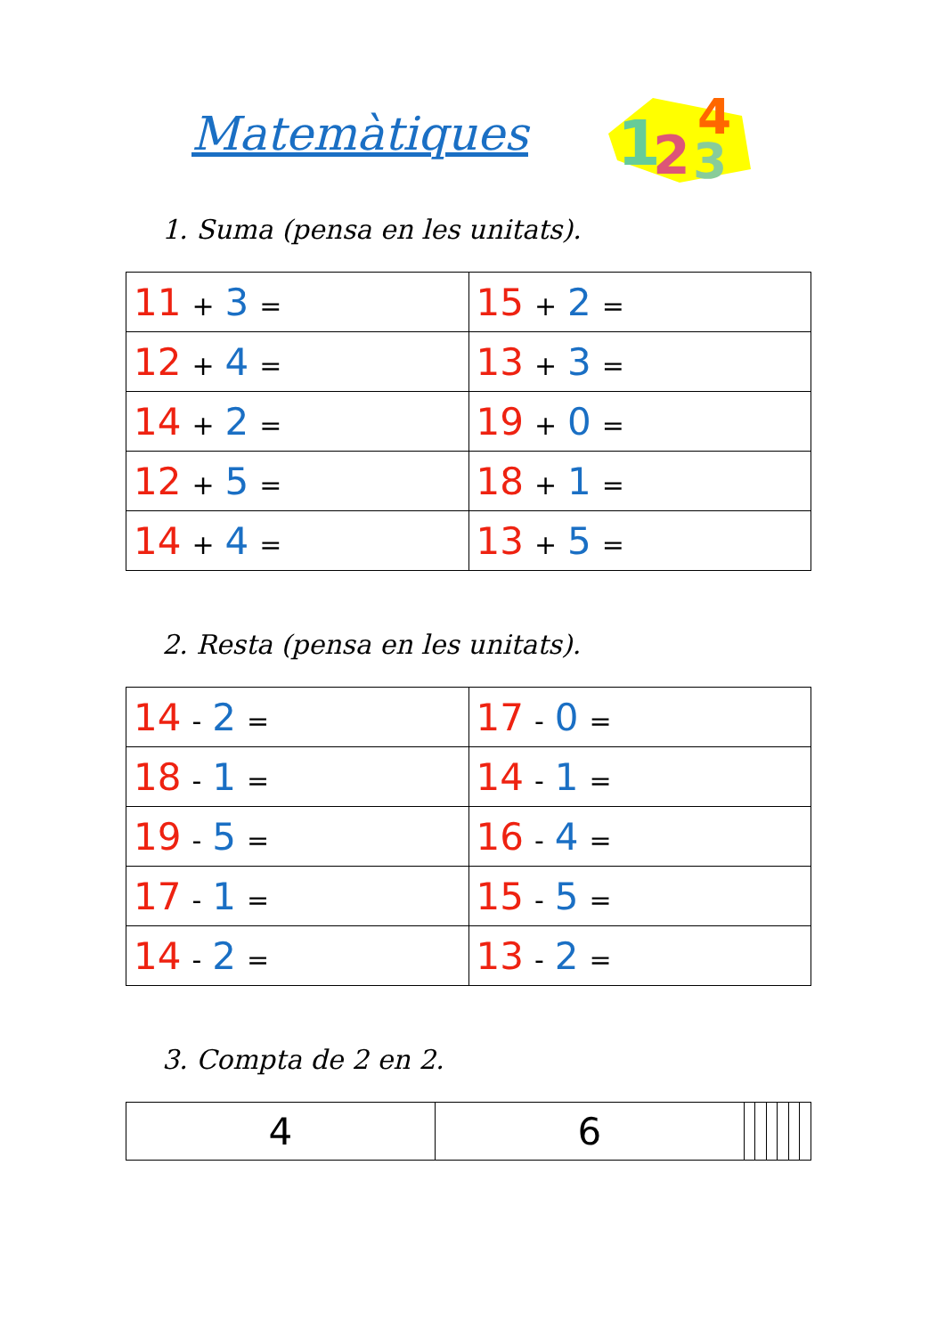Matemàtiques
1
2
3
4
1. Suma (pensa en les unitats).
| 11 + 3 = | 15 + 2 = |
| 12 + 4 = | 13 + 3 = |
| 14 + 2 = | 19 + 0 = |
| 12 + 5 = | 18 + 1 = |
| 14 + 4 = | 13 + 5 = |
2. Resta (pensa en les unitats).
| 14 - 2 = | 17 - 0 = |
| 18 - 1 = | 14 - 1 = |
| 19 - 5 = | 16 - 4 = |
| 17 - 1 = | 15 - 5 = |
| 14 - 2 = | 13 - 2 = |
3. Compta de 2 en 2.
| 4 | 6 | | | | | | |